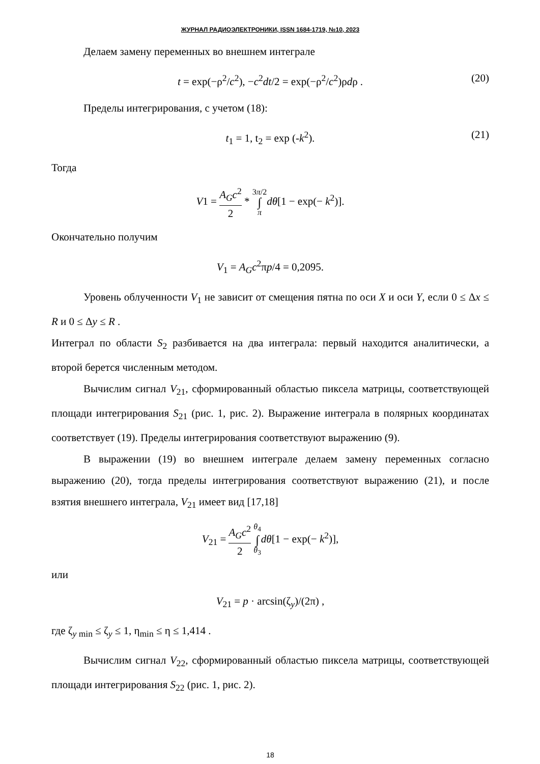ЖУРНАЛ РАДИОЭЛЕКТРОНИКИ, ISSN 1684-1719, №10, 2023
Делаем замену переменных во внешнем интеграле
t = exp(−ρ<sup>2</sup>/c<sup>2</sup>), −c<sup>2</sup>dt/2 = exp(−ρ<sup>2</sup>/c<sup>2</sup>)ρdρ . (20)
Пределы интегрирования, с учетом (18):
t<sub>1</sub> = 1, t<sub>2</sub> = exp (-k<sup>2</sup>). (21)
Тогда
V1 = A<sub>G</sub>c<sup>2</sup> 2 * 3π/2 ∫ π dθ[1 − exp(− k<sup>2</sup>)].
Окончательно получим
V<sub>1</sub> = A<sub>G</sub>c<sup>2</sup>πp/4 = 0,2095.
Уровень облученности V<sub>1</sub> не зависит от смещения пятна по оси X и оси Y, если 0 ≤ Δx ≤ R и 0 ≤ Δy ≤ R .
Интеграл по области S<sub>2</sub> разбивается на два интеграла: первый находится аналитически, а второй берется численным методом.
Вычислим сигнал V<sub>21</sub>, сформированный областью пиксела матрицы, соответствующей площади интегрирования S<sub>21</sub> (рис. 1, рис. 2). Выражение интеграла в полярных координатах соответствует (19). Пределы интегрирования соответствуют выражению (9).
В выражении (19) во внешнем интеграле делаем замену переменных согласно выражению (20), тогда пределы интегрирования соответствуют выражению (21), и после взятия внешнего интеграла, V<sub>21</sub> имеет вид [17,18]
V<sub>21</sub> = A<sub>G</sub>c<sup>2</sup> 2 θ<sub>4</sub> ∫ θ<sub>3</sub> dθ[1 − exp(− k<sup>2</sup>)],
или
V<sub>21</sub> = p · arcsin(ζ<sub>y</sub>)/(2π) ,
где ζ<sub>y min</sub> ≤ ζ<sub>y</sub> ≤ 1, η<sub>min</sub> ≤ η ≤ 1,414 .
Вычислим сигнал V<sub>22</sub>, сформированный областью пиксела матрицы, соответствующей площади интегрирования S<sub>22</sub> (рис. 1, рис. 2).
18